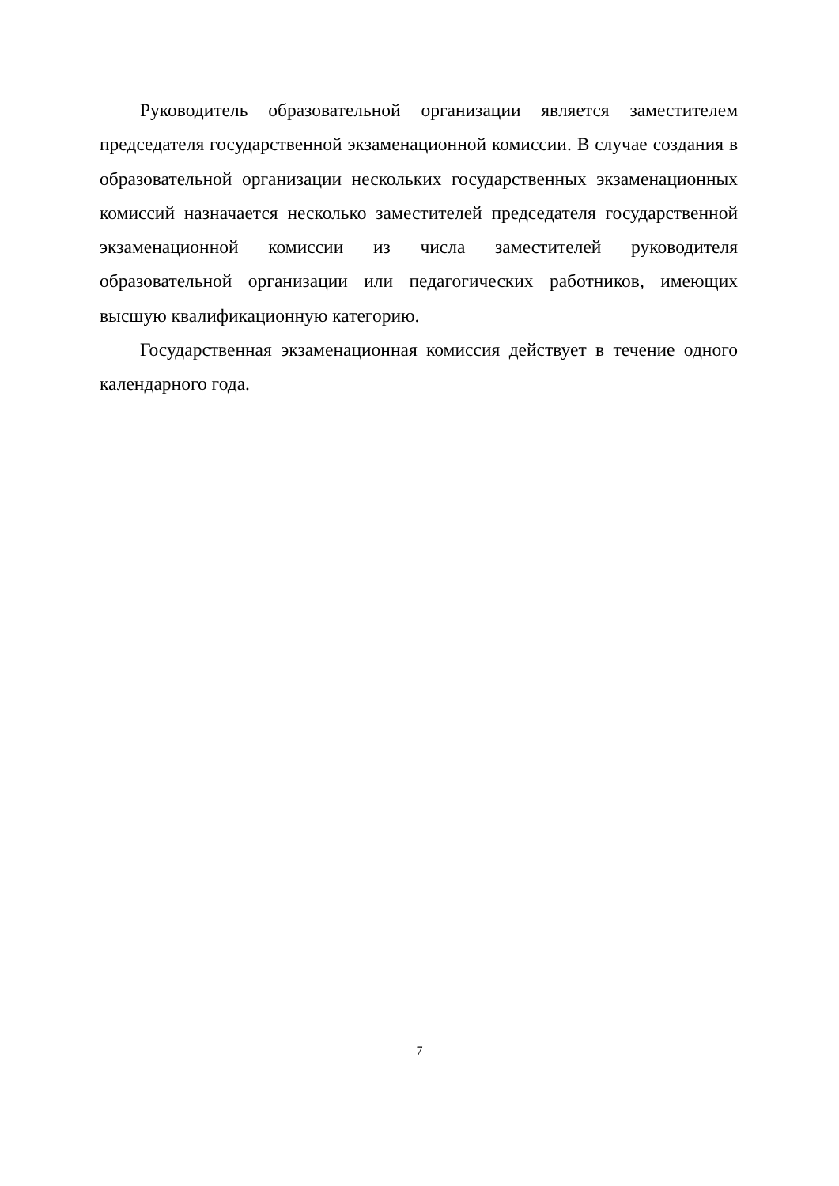Руководитель образовательной организации является заместителем председателя государственной экзаменационной комиссии. В случае создания в образовательной организации нескольких государственных экзаменационных комиссий назначается несколько заместителей председателя государственной экзаменационной комиссии из числа заместителей руководителя образовательной организации или педагогических работников, имеющих высшую квалификационную категорию.
Государственная экзаменационная комиссия действует в течение одного календарного года.
7